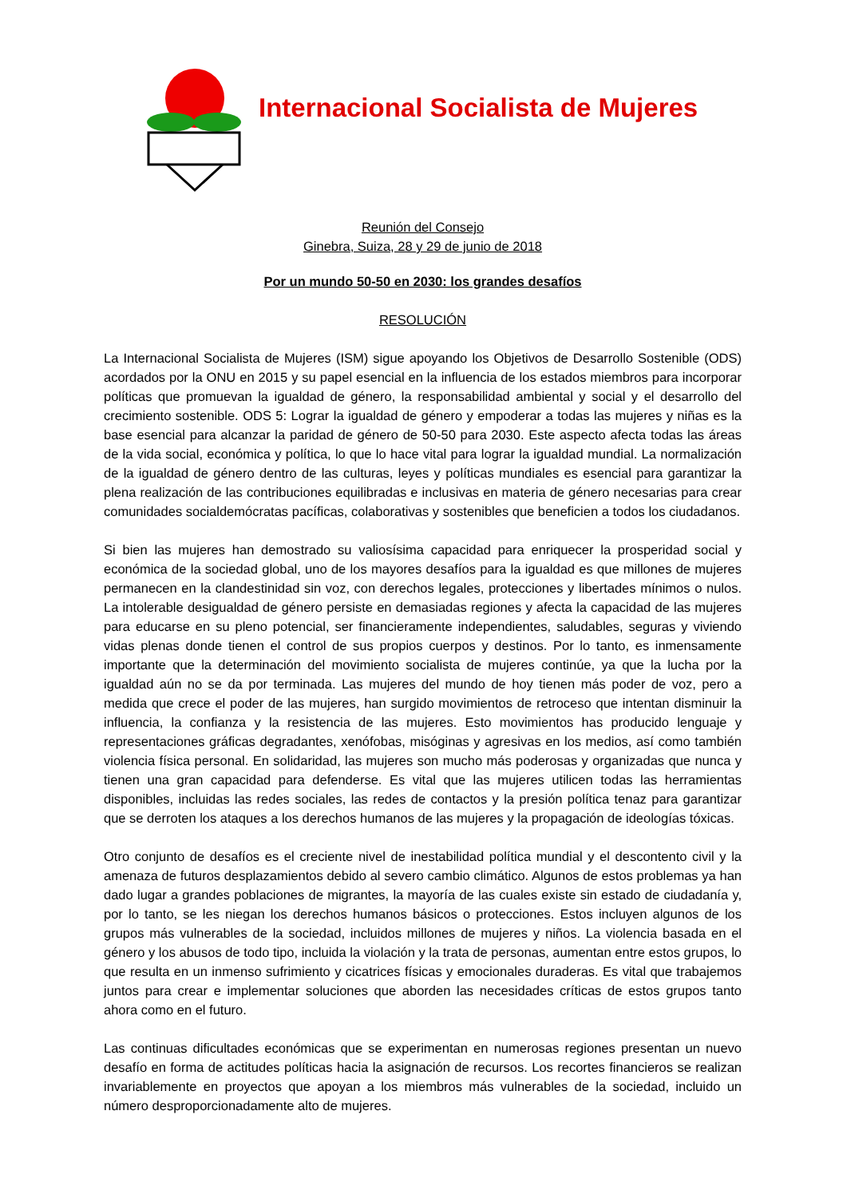Internacional Socialista de Mujeres
Reunión del Consejo
Ginebra, Suiza, 28 y 29 de junio de 2018
Por un mundo 50-50 en 2030: los grandes desafíos
RESOLUCIÓN
La Internacional Socialista de Mujeres (ISM) sigue apoyando los Objetivos de Desarrollo Sostenible (ODS) acordados por la ONU en 2015 y su papel esencial en la influencia de los estados miembros para incorporar políticas que promuevan la igualdad de género, la responsabilidad ambiental y social y el desarrollo del crecimiento sostenible. ODS 5: Lograr la igualdad de género y empoderar a todas las mujeres y niñas es la base esencial para alcanzar la paridad de género de 50-50 para 2030. Este aspecto afecta todas las áreas de la vida social, económica y política, lo que lo hace vital para lograr la igualdad mundial. La normalización de la igualdad de género dentro de las culturas, leyes y políticas mundiales es esencial para garantizar la plena realización de las contribuciones equilibradas e inclusivas en materia de género necesarias para crear comunidades socialdemócratas pacíficas, colaborativas y sostenibles que beneficien a todos los ciudadanos.
Si bien las mujeres han demostrado su valiosísima capacidad para enriquecer la prosperidad social y económica de la sociedad global, uno de los mayores desafíos para la igualdad es que millones de mujeres permanecen en la clandestinidad sin voz, con derechos legales, protecciones y libertades mínimos o nulos. La intolerable desigualdad de género persiste en demasiadas regiones y afecta la capacidad de las mujeres para educarse en su pleno potencial, ser financieramente independientes, saludables, seguras y viviendo vidas plenas donde tienen el control de sus propios cuerpos y destinos. Por lo tanto, es inmensamente importante que la determinación del movimiento socialista de mujeres continúe, ya que la lucha por la igualdad aún no se da por terminada. Las mujeres del mundo de hoy tienen más poder de voz, pero a medida que crece el poder de las mujeres, han surgido movimientos de retroceso que intentan disminuir la influencia, la confianza y la resistencia de las mujeres. Esto movimientos has producido lenguaje y representaciones gráficas degradantes, xenófobas, misóginas y agresivas en los medios, así como también violencia física personal. En solidaridad, las mujeres son mucho más poderosas y organizadas que nunca y tienen una gran capacidad para defenderse. Es vital que las mujeres utilicen todas las herramientas disponibles, incluidas las redes sociales, las redes de contactos y la presión política tenaz para garantizar que se derroten los ataques a los derechos humanos de las mujeres y la propagación de ideologías tóxicas.
Otro conjunto de desafíos es el creciente nivel de inestabilidad política mundial y el descontento civil y la amenaza de futuros desplazamientos debido al severo cambio climático. Algunos de estos problemas ya han dado lugar a grandes poblaciones de migrantes, la mayoría de las cuales existe sin estado de ciudadanía y, por lo tanto, se les niegan los derechos humanos básicos o protecciones. Estos incluyen algunos de los grupos más vulnerables de la sociedad, incluidos millones de mujeres y niños. La violencia basada en el género y los abusos de todo tipo, incluida la violación y la trata de personas, aumentan entre estos grupos, lo que resulta en un inmenso sufrimiento y cicatrices físicas y emocionales duraderas. Es vital que trabajemos juntos para crear e implementar soluciones que aborden las necesidades críticas de estos grupos tanto ahora como en el futuro.
Las continuas dificultades económicas que se experimentan en numerosas regiones presentan un nuevo desafío en forma de actitudes políticas hacia la asignación de recursos. Los recortes financieros se realizan invariablemente en proyectos que apoyan a los miembros más vulnerables de la sociedad, incluido un número desproporcionadamente alto de mujeres.